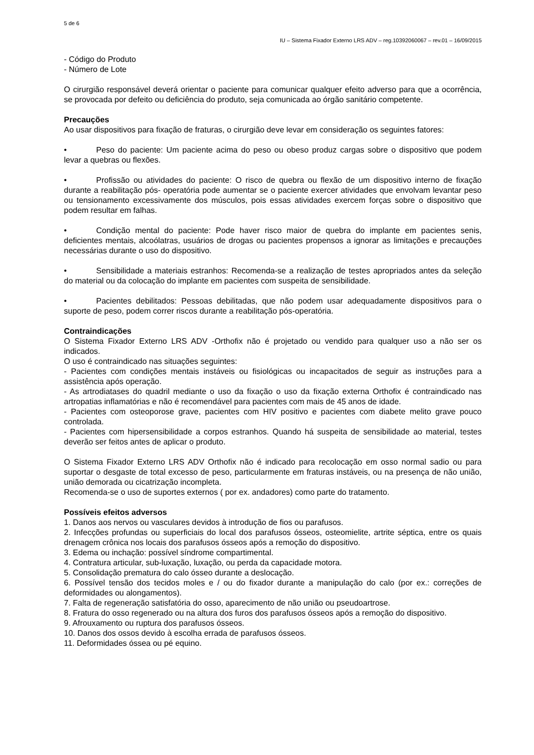5 de 6
IU – Sistema Fixador Externo LRS ADV – reg.10392060067 – rev.01 – 16/09/2015
- Código do Produto
- Número de Lote
O cirurgião responsável deverá orientar o paciente para comunicar qualquer efeito adverso para que a ocorrência, se provocada por defeito ou deficiência do produto, seja comunicada ao órgão sanitário competente.
Precauções
Ao usar dispositivos para fixação de fraturas, o cirurgião deve levar em consideração os seguintes fatores:
• Peso do paciente: Um paciente acima do peso ou obeso produz cargas sobre o dispositivo que podem levar a quebras ou flexões.
• Profissão ou atividades do paciente: O risco de quebra ou flexão de um dispositivo interno de fixação durante a reabilitação pós- operatória pode aumentar se o paciente exercer atividades que envolvam levantar peso ou tensionamento excessivamente dos músculos, pois essas atividades exercem forças sobre o dispositivo que podem resultar em falhas.
• Condição mental do paciente: Pode haver risco maior de quebra do implante em pacientes senis, deficientes mentais, alcoólatras, usuários de drogas ou pacientes propensos a ignorar as limitações e precauções necessárias durante o uso do dispositivo.
• Sensibilidade a materiais estranhos: Recomenda-se a realização de testes apropriados antes da seleção do material ou da colocação do implante em pacientes com suspeita de sensibilidade.
• Pacientes debilitados: Pessoas debilitadas, que não podem usar adequadamente dispositivos para o suporte de peso, podem correr riscos durante a reabilitação pós-operatória.
Contraindicações
O Sistema Fixador Externo LRS ADV -Orthofix não é projetado ou vendido para qualquer uso a não ser os indicados.
O uso é contraindicado nas situações seguintes:
- Pacientes com condições mentais instáveis ou fisiológicas ou incapacitados de seguir as instruções para a assistência após operação.
- As artrodiatases do quadril mediante o uso da fixação o uso da fixação externa Orthofix é contraindicado nas artropatias inflamatórias e não é recomendável para pacientes com mais de 45 anos de idade.
- Pacientes com osteoporose grave, pacientes com HIV positivo e pacientes com diabete melito grave pouco controlada.
- Pacientes com hipersensibilidade a corpos estranhos. Quando há suspeita de sensibilidade ao material, testes deverão ser feitos antes de aplicar o produto.
O Sistema Fixador Externo LRS ADV Orthofix não é indicado para recolocação em osso normal sadio ou para suportar o desgaste de total excesso de peso, particularmente em fraturas instáveis, ou na presença de não união, união demorada ou cicatrização incompleta.
Recomenda-se o uso de suportes externos ( por ex. andadores) como parte do tratamento.
Possíveis efeitos adversos
1. Danos aos nervos ou vasculares devidos à introdução de fios ou parafusos.
2. Infecções profundas ou superficiais do local dos parafusos ósseos, osteomielite, artrite séptica, entre os quais drenagem crônica nos locais dos parafusos ósseos após a remoção do dispositivo.
3. Edema ou inchação: possível síndrome compartimental.
4. Contratura articular, sub-luxação, luxação, ou perda da capacidade motora.
5. Consolidação prematura do calo ósseo durante a deslocação.
6. Possível tensão dos tecidos moles e / ou do fixador durante a manipulação do calo (por ex.: correções de deformidades ou alongamentos).
7. Falta de regeneração satisfatória do osso, aparecimento de não união ou pseudoartrose.
8. Fratura do osso regenerado ou na altura dos furos dos parafusos ósseos após a remoção do dispositivo.
9. Afrouxamento ou ruptura dos parafusos ósseos.
10. Danos dos ossos devido à escolha errada de parafusos ósseos.
11. Deformidades óssea ou pé equino.